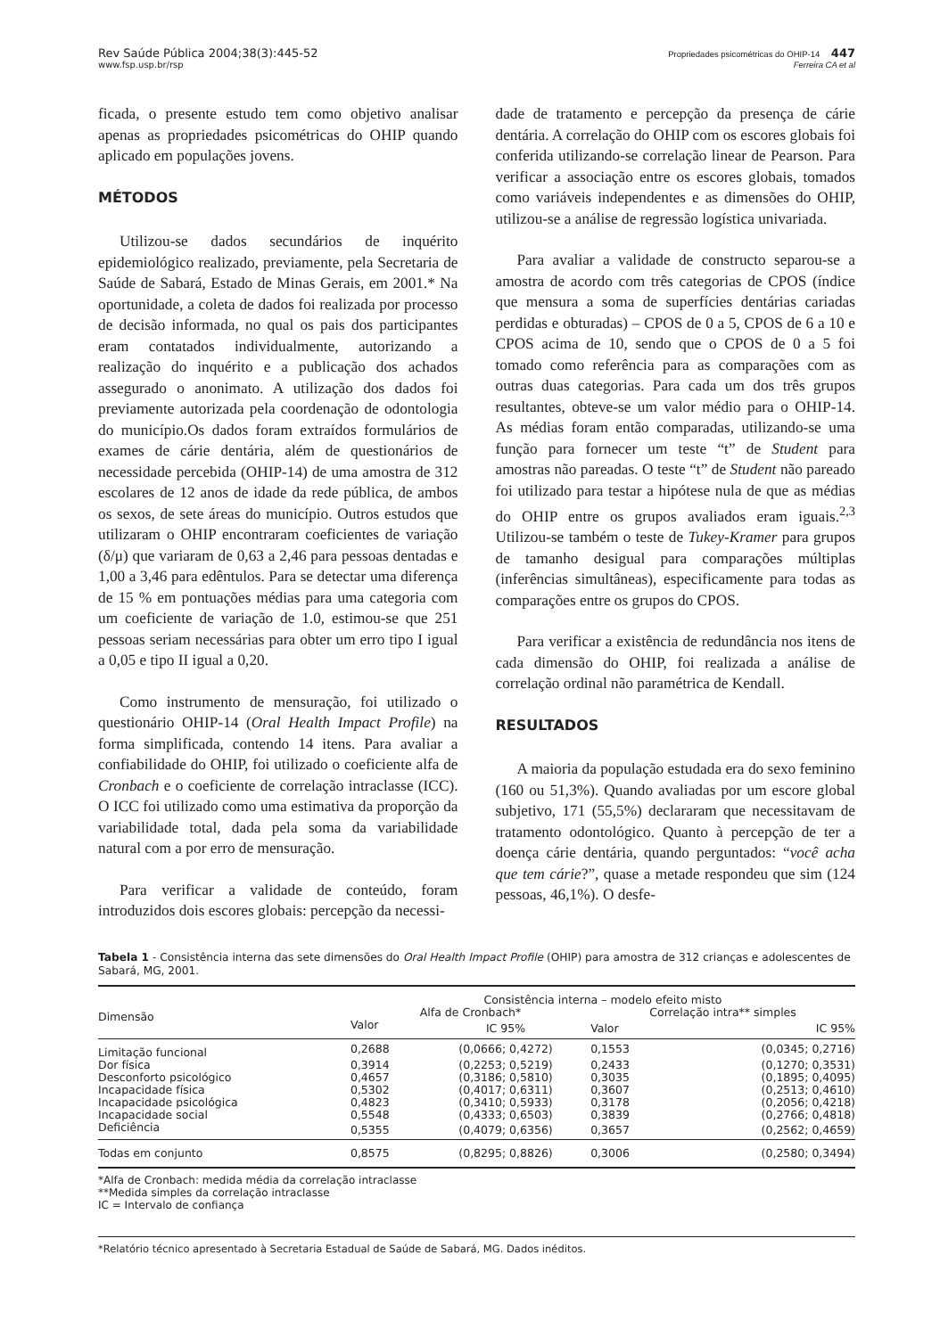Rev Saúde Pública 2004;38(3):445-52
www.fsp.usp.br/rsp
Propriedades psicométricas do OHIP-14 447
Ferreira CA et al
ficada, o presente estudo tem como objetivo analisar apenas as propriedades psicométricas do OHIP quando aplicado em populações jovens.
MÉTODOS
Utilizou-se dados secundários de inquérito epidemiológico realizado, previamente, pela Secretaria de Saúde de Sabará, Estado de Minas Gerais, em 2001.* Na oportunidade, a coleta de dados foi realizada por processo de decisão informada, no qual os pais dos participantes eram contatados individualmente, autorizando a realização do inquérito e a publicação dos achados assegurado o anonimato. A utilização dos dados foi previamente autorizada pela coordenação de odontologia do município.Os dados foram extraídos formulários de exames de cárie dentária, além de questionários de necessidade percebida (OHIP-14) de uma amostra de 312 escolares de 12 anos de idade da rede pública, de ambos os sexos, de sete áreas do município. Outros estudos que utilizaram o OHIP encontraram coeficientes de variação (δ/μ) que variaram de 0,63 a 2,46 para pessoas dentadas e 1,00 a 3,46 para edêntulos. Para se detectar uma diferença de 15 % em pontuações médias para uma categoria com um coeficiente de variação de 1.0, estimou-se que 251 pessoas seriam necessárias para obter um erro tipo I igual a 0,05 e tipo II igual a 0,20.
Como instrumento de mensuração, foi utilizado o questionário OHIP-14 (Oral Health Impact Profile) na forma simplificada, contendo 14 itens. Para avaliar a confiabilidade do OHIP, foi utilizado o coeficiente alfa de Cronbach e o coeficiente de correlação intraclasse (ICC). O ICC foi utilizado como uma estimativa da proporção da variabilidade total, dada pela soma da variabilidade natural com a por erro de mensuração.
Para verificar a validade de conteúdo, foram introduzidos dois escores globais: percepção da necessi-
dade de tratamento e percepção da presença de cárie dentária. A correlação do OHIP com os escores globais foi conferida utilizando-se correlação linear de Pearson. Para verificar a associação entre os escores globais, tomados como variáveis independentes e as dimensões do OHIP, utilizou-se a análise de regressão logística univariada.
Para avaliar a validade de constructo separou-se a amostra de acordo com três categorias de CPOS (índice que mensura a soma de superfícies dentárias cariadas perdidas e obturadas) – CPOS de 0 a 5, CPOS de 6 a 10 e CPOS acima de 10, sendo que o CPOS de 0 a 5 foi tomado como referência para as comparações com as outras duas categorias. Para cada um dos três grupos resultantes, obteve-se um valor médio para o OHIP-14. As médias foram então comparadas, utilizando-se uma função para fornecer um teste “t” de Student para amostras não pareadas. O teste “t” de Student não pareado foi utilizado para testar a hipótese nula de que as médias do OHIP entre os grupos avaliados eram iguais.<sup>2,3</sup> Utilizou-se também o teste de Tukey-Kramer para grupos de tamanho desigual para comparações múltiplas (inferências simultâneas), especificamente para todas as comparações entre os grupos do CPOS.
Para verificar a existência de redundância nos itens de cada dimensão do OHIP, foi realizada a análise de correlação ordinal não paramétrica de Kendall.
RESULTADOS
A maioria da população estudada era do sexo feminino (160 ou 51,3%). Quando avaliadas por um escore global subjetivo, 171 (55,5%) declararam que necessitavam de tratamento odontológico. Quanto à percepção de ter a doença cárie dentária, quando perguntados: “você acha que tem cárie?”, quase a metade respondeu que sim (124 pessoas, 46,1%). O desfe-
Tabela 1 - Consistência interna das sete dimensões do Oral Health Impact Profile (OHIP) para amostra de 312 crianças e adolescentes de Sabará, MG, 2001.
| Dimensão | Consistência interna – modelo efeito misto | | | |
| --- | --- | --- | --- | --- |
| | Alfa de Cronbach* | | Correlação intra** simples | |
| | Valor | IC 95% | Valor | IC 95% |
| Limitação funcional | 0,2688 | (0,0666; 0,4272) | 0,1553 | (0,0345; 0,2716) |
| Dor física | 0,3914 | (0,2253; 0,5219) | 0,2433 | (0,1270; 0,3531) |
| Desconforto psicológico | 0,4657 | (0,3186; 0,5810) | 0,3035 | (0,1895; 0,4095) |
| Incapacidade física | 0,5302 | (0,4017; 0,6311) | 0,3607 | (0,2513; 0,4610) |
| Incapacidade psicológica | 0,4823 | (0,3410; 0,5933) | 0,3178 | (0,2056; 0,4218) |
| Incapacidade social | 0,5548 | (0,4333; 0,6503) | 0,3839 | (0,2766; 0,4818) |
| Deficiência | 0,5355 | (0,4079; 0,6356) | 0,3657 | (0,2562; 0,4659) |
| Todas em conjunto | 0,8575 | (0,8295; 0,8826) | 0,3006 | (0,2580; 0,3494) |
*Alfa de Cronbach: medida média da correlação intraclasse
**Medida simples da correlação intraclasse
IC = Intervalo de confiança
*Relatório técnico apresentado à Secretaria Estadual de Saúde de Sabará, MG. Dados inéditos.